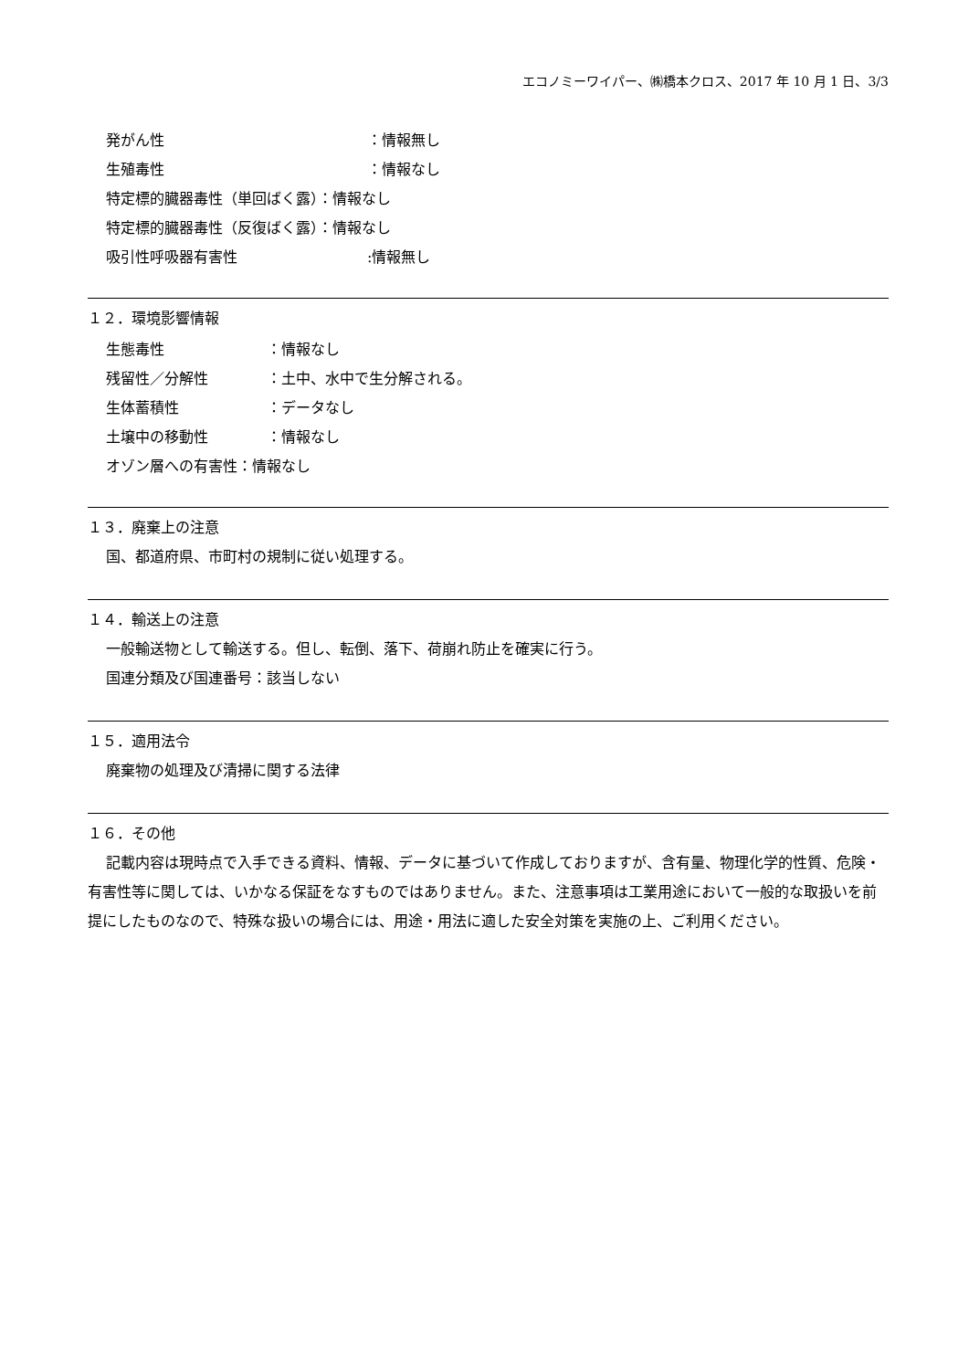エコノミーワイパー、㈱橋本クロス、2017 年 10 月 1 日、3/3
発がん性 ：情報無し
生殖毒性 ：情報なし
特定標的臓器毒性（単回ばく露）：情報なし
特定標的臓器毒性（反復ばく露）：情報なし
吸引性呼吸器有害性:情報無し
１２．環境影響情報
生態毒性 ：情報なし
残留性／分解性 ：土中、水中で生分解される。
生体蓄積性 ：データなし
土壌中の移動性 ：情報なし
オゾン層への有害性：情報なし
１３．廃棄上の注意
国、都道府県、市町村の規制に従い処理する。
１４．輸送上の注意
一般輸送物として輸送する。但し、転倒、落下、荷崩れ防止を確実に行う。
国連分類及び国連番号：該当しない
１５．適用法令
廃棄物の処理及び清掃に関する法律
１６．その他
記載内容は現時点で入手できる資料、情報、データに基づいて作成しておりますが、含有量、物理化学的性質、危険・有害性等に関しては、いかなる保証をなすものではありません。また、注意事項は工業用途において一般的な取扱いを前提にしたものなので、特殊な扱いの場合には、用途・用法に適した安全対策を実施の上、ご利用ください。